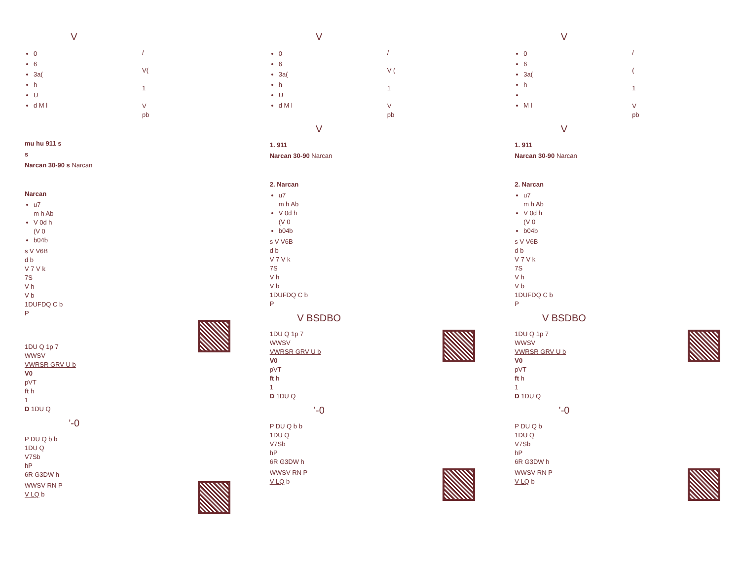V
0
6
3a(
h
U
d M l
/
V(
1
V
pb
mu hu 911 s
s
Narcan 30-90 s Narcan
Narcan
u7
m h Ab
V 0d h
(V 0
b04b
s V V6B
d b
V 7 V k
7S
V h
V b
1DUFDQ C b
P
1DU Q 1p 7
WWSV
VWRSR GRV U b
V0
pVT
ft h
1
D 1DU Q
’-0
P DU Q b b
1DU Q
V7Sb
hP
6R G3DW h
WWSV RN P
V LQ b
V
0
6
3a(
h
U
d M l
/
V (
1
V
pb
V
1. 911
Narcan 30-90 Narcan
2. Narcan
u7
m h Ab
V 0d h
(V 0
b04b
s V V6B
d b
V 7 V k
7S
V h
V b
1DUFDQ C b
P
V BSDBO
1DU Q 1p 7
WWSV
VWRSR GRV U b
V0
pVT
ft h
1
D 1DU Q
’-0
P DU Q b b
1DU Q
V7Sb
hP
6R G3DW h
WWSV RN P
V LQ b
V
0
6
3a(
h
M l
/
(
1
V
pb
V
1. 911
Narcan 30-90 Narcan
2. Narcan
u7
m h Ab
V 0d h
(V 0
b04b
s V V6B
d b
V 7 V k
7S
V h
V b
1DUFDQ C b
P
V BSDBO
1DU Q 1p 7
WWSV
VWRSR GRV U b
V0
pVT
ft h
1
D 1DU Q
’-0
P DU Q b
1DU Q
V7Sb
hP
6R G3DW h
WWSV RN P
V LQ b